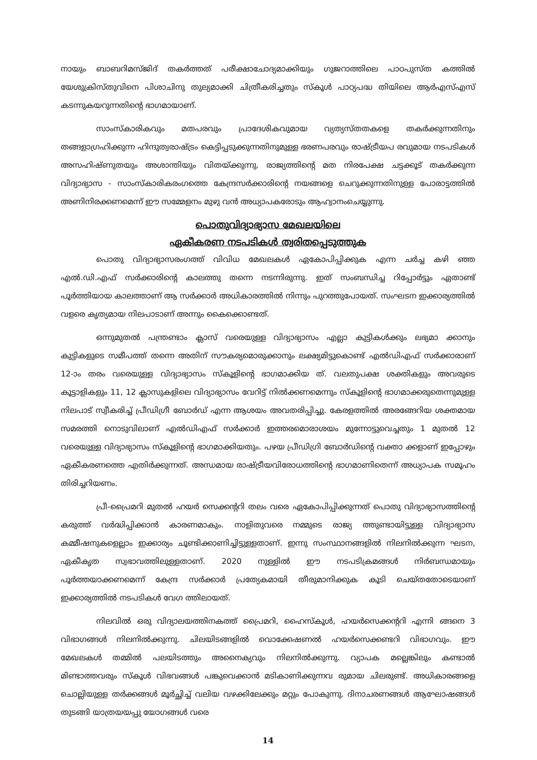നായും ബാബറിമസ്ജിദ് തകർത്തത് പരീക്ഷാചോദ്യമാക്കിയും ഗുജറാത്തിലെ പാഠപുസ്ത കത്തിൽ യേശുക്രിസ്തുവിനെ പിശാചിനു തുല്യമാക്കി ചിത്രീകരിച്ചതും സ്കൂൾ പാഠ്യപദ്ധ തിയിലെ ആർഎസ്എസ് കടന്നുകയറുന്നതിന്റെ ഭാഗമായാണ്.
സാംസ്കാരികവും മതപരവും പ്രാദേശികവുമായ വ്യത്യസ്തതകളെ തകർക്കുന്നതിനും തങ്ങളാഗ്രഹിക്കുന്ന ഹിന്ദുത്വരാഷ്ട്രം കെട്ടിപ്പടുക്കുന്നതിനുമുള്ള ഭരണപരവും രാഷ്ട്രീയപ രവുമായ നടപടികൾ അസഹിഷ്ണുതയും അശാന്തിയും വിതയ്ക്കുന്നു. രാജ്യത്തിന്റെ മത നിരപേക്ഷ ചട്ടക്കൂട് തകർക്കുന്ന വിദ്യാഭ്യാസ - സാംസ്കാരികരംഗത്തെ കേന്ദ്രസർക്കാരിന്റെ നയങ്ങളെ ചെറുക്കുന്നതിനുള്ള പോരാട്ടത്തിൽ അണിനിരക്കണമെന്ന് ഈ സമ്മേളനം മുഴു വൻ അധ്യാപകരോടും ആഹ്വാനംചെയ്യുന്നു.
പൊതുവിദ്യാഭ്യാസ മേഖലയിലെ
ഏകീകരണ നടപടികൾ ത്വരിതപ്പെടുത്തുക
പൊതു വിദ്യാഭ്യാസരംഗത്ത് വിവിധ മേഖലകൾ ഏകോപിപ്പിക്കുക എന്ന ചർച്ച കഴി ഞ്ഞ എൽ.ഡി.എഫ് സർക്കാരിന്റെ കാലത്തു തന്നെ നടന്നിരുന്നു. ഇത് സംബന്ധിച്ച റിപ്പോർട്ടും ഏതാണ്ട് പൂർത്തിയായ കാലത്താണ് ആ സർക്കാർ അധികാരത്തിൽ നിന്നും പുറത്തുപോയത്. സംഘടന ഇക്കാര്യത്തിൽ വളരെ കൃത്യമായ നിലപാടാണ് അന്നും കൈക്കൊണ്ടത്.
ഒന്നുമുതൽ പന്ത്രണ്ടാം ക്ലാസ് വരെയുള്ള വിദ്യാഭ്യാസം എല്ലാ കുട്ടികൾക്കും ലഭ്യമാ ക്കാനും കുട്ടികളുടെ സമീപത്ത് തന്നെ അതിന് സൗകര്യമൊരുക്കാനും ലക്ഷ്യമിട്ടുകൊണ്ട് എൽഡിഎഫ് സർക്കാരാണ് 12-ാം തരം വരെയുള്ള വിദ്യാഭ്യാസം സ്കൂളിന്റെ ഭാഗമാക്കിയ ത്. വലതുപക്ഷ ശക്തികളും അവരുടെ കൂട്ടാളികളും 11, 12 ക്ലാസുകളിലെ വിദ്യാഭ്യാസം വേറിട്ട് നിൽക്കണമെന്നും സ്കൂളിന്റെ ഭാഗമാക്കരുതെന്നുമുള്ള നിലപാട് സ്വീകരിച്ച് പ്രീഡിഗ്രീ ബോർഡ് എന്ന ആശയം അവതരിപ്പിച്ചു. കേരളത്തിൽ അരങ്ങേറിയ ശക്തമായ സമരത്തി നൊടുവിലാണ് എൽഡിഎഫ് സർക്കാർ ഇത്തരമൊരാശയം മുന്നോട്ടുവെച്ചതും 1 മുതൽ 12 വരെയുള്ള വിദ്യാഭ്യാസം സ്കൂളിന്റെ ഭാഗമാക്കിയതും. പഴയ പ്രീഡിഗ്രി ബോർഡിന്റെ വക്താ ക്കളാണ് ഇപ്പോഴും ഏകീകരണത്തെ എതിർക്കുന്നത്. അന്ധമായ രാഷ്ട്രീയവിരോധത്തിന്റെ ഭാഗമാണിതെന്ന് അധ്യാപക സമൂഹം തിരിച്ചറിയണം.
പ്രീ-പ്രൈമറി മുതൽ ഹയർ സെക്കന്ററി തലം വരെ ഏകോപിപ്പിക്കുന്നത് പൊതു വിദ്യാഭ്യാസത്തിന്റെ കരുത്ത് വർദ്ധിപ്പിക്കാൻ കാരണമാകും. നാളിതുവരെ നമ്മുടെ രാജ്യ ത്തുണ്ടായിട്ടുള്ള വിദ്യാഭ്യാസ കമ്മീഷനുകളെല്ലാം ഇക്കാര്യം ചൂണ്ടിക്കാണിച്ചിട്ടുള്ളതാണ്. ഇന്നു സംസ്ഥാനങ്ങളിൽ നിലനിൽക്കുന്ന ഘടന, ഏകീകൃത സ്വഭാവത്തിലുള്ളതാണ്. 2020 നുള്ളിൽ ഈ നടപടിക്രമങ്ങൾ നിർബന്ധമായും പൂർത്തയാക്കണമെന്ന് കേന്ദ്ര സർക്കാർ പ്രത്യേകമായി തീരുമാനിക്കുക കൂടി ചെയ്തതോടെയാണ് ഇക്കാര്യത്തിൽ നടപടികൾ വേഗ ത്തിലായത്.
നിലവിൽ ഒരു വിദ്യാലയത്തിനകത്ത് പ്രൈമറി, ഹൈസ്കൂൾ, ഹയർസെക്കന്ററി എന്നി ങ്ങനെ 3 വിഭാഗങ്ങൾ നിലനിൽക്കുന്നു. ചിലയിടങ്ങളിൽ വൊക്കേഷണൽ ഹയർസെക്കണ്ടറി വിഭാഗവും. ഈ മേഖലകൾ തമ്മിൽ പലയിടത്തും അനൈക്യവും നിലനിൽക്കുന്നു. വ്യാപക മല്ലെങ്കിലും കണ്ടാൽ മിണ്ടാത്തവരും സ്കൂൾ വിഭവങ്ങൾ പങ്കുവെക്കാൻ മടികാണിക്കുന്നവ രുമായ ചിലരുണ്ട്. അധികാരങ്ങളെ ചൊല്ലിയുള്ള തർക്കങ്ങൾ മൂർച്ഛിച്ച് വലിയ വഴക്കിലേക്കും മറ്റും പോകുന്നു. ദിനാചരണങ്ങൾ ആഘോഷങ്ങൾ തുടങ്ങി യാത്രയയപ്പു യോഗങ്ങൾ വരെ
14